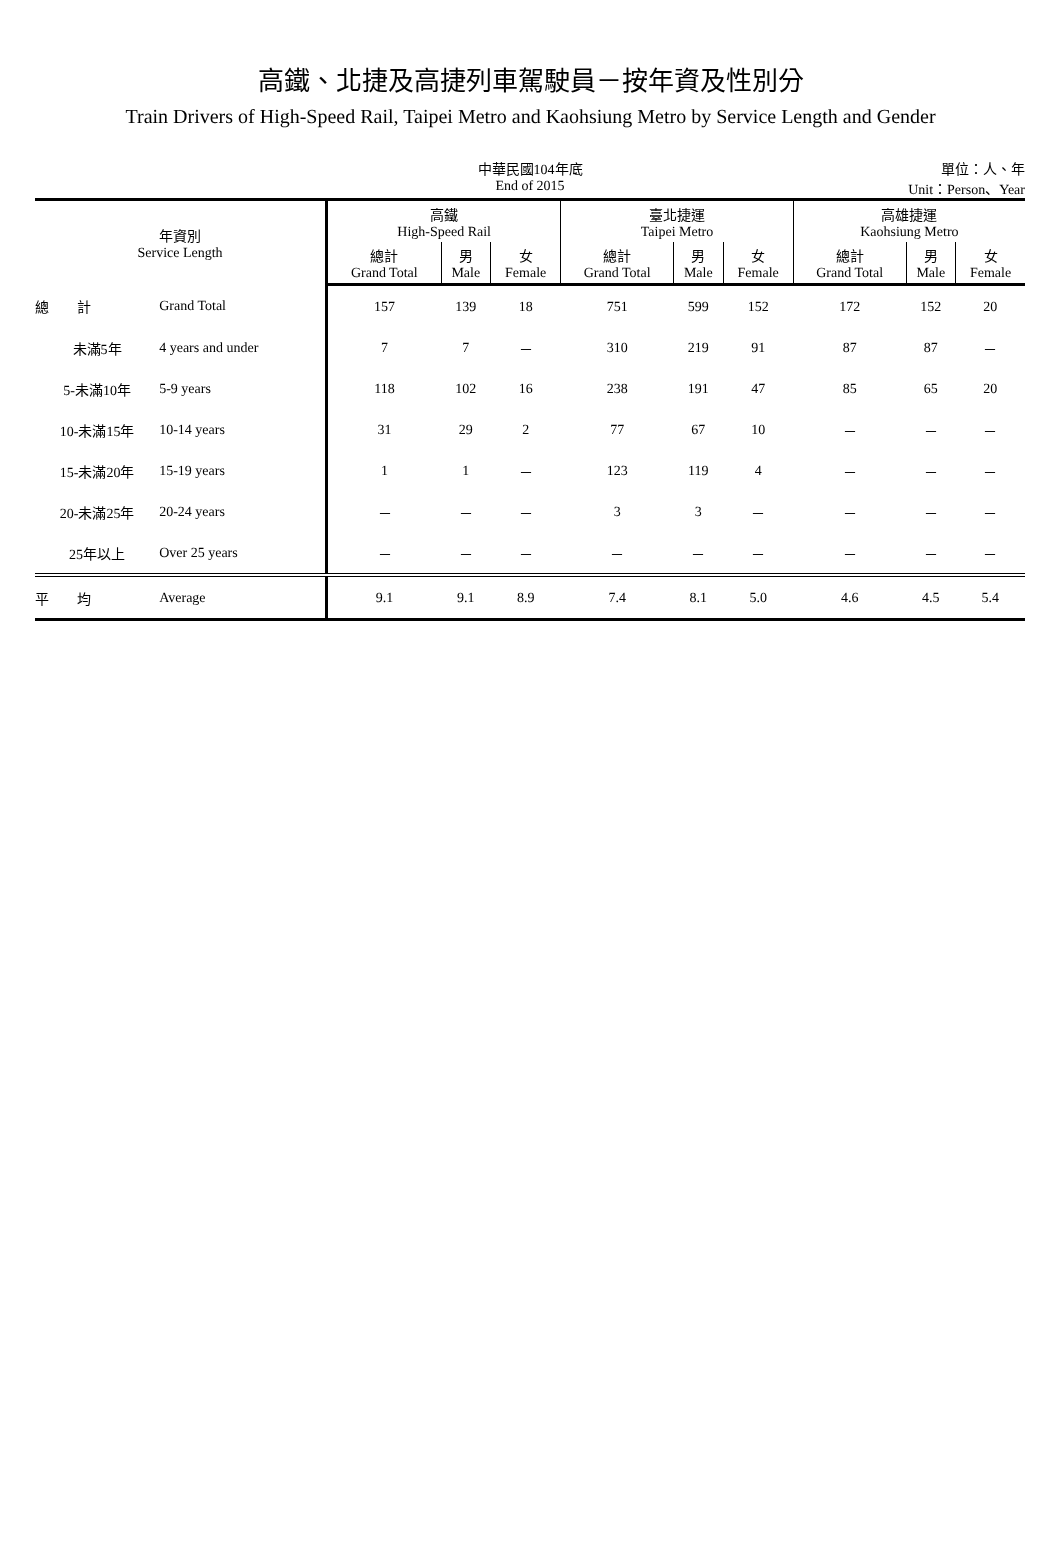高鐵、北捷及高捷列車駕駛員－按年資及性別分
Train Drivers of High-Speed Rail, Taipei Metro and Kaohsiung Metro by Service Length and Gender
中華民國104年底
End of 2015
單位：人、年
Unit：Person、Year
| 年資別 Service Length | | 高鐵 High-Speed Rail | | | 臺北捷運 Taipei Metro | | | 高雄捷運 Kaohsiung Metro | | |
| --- | --- | --- | --- | --- | --- | --- | --- | --- | --- | --- |
| | | 總計 Grand Total | 男 Male | 女 Female | 總計 Grand Total | 男 Male | 女 Female | 總計 Grand Total | 男 Male | 女 Female |
| 總 計 | Grand Total | 157 | 139 | 18 | 751 | 599 | 152 | 172 | 152 | 20 |
| 未滿5年 | 4 years and under | 7 | 7 | － | 310 | 219 | 91 | 87 | 87 | － |
| 5-未滿10年 | 5-9 years | 118 | 102 | 16 | 238 | 191 | 47 | 85 | 65 | 20 |
| 10-未滿15年 | 10-14 years | 31 | 29 | 2 | 77 | 67 | 10 | － | － | － |
| 15-未滿20年 | 15-19 years | 1 | 1 | － | 123 | 119 | 4 | － | － | － |
| 20-未滿25年 | 20-24 years | － | － | － | 3 | 3 | － | － | － | － |
| 25年以上 | Over 25 years | － | － | － | － | － | － | － | － | － |
| 平 均 | Average | 9.1 | 9.1 | 8.9 | 7.4 | 8.1 | 5.0 | 4.6 | 4.5 | 5.4 |